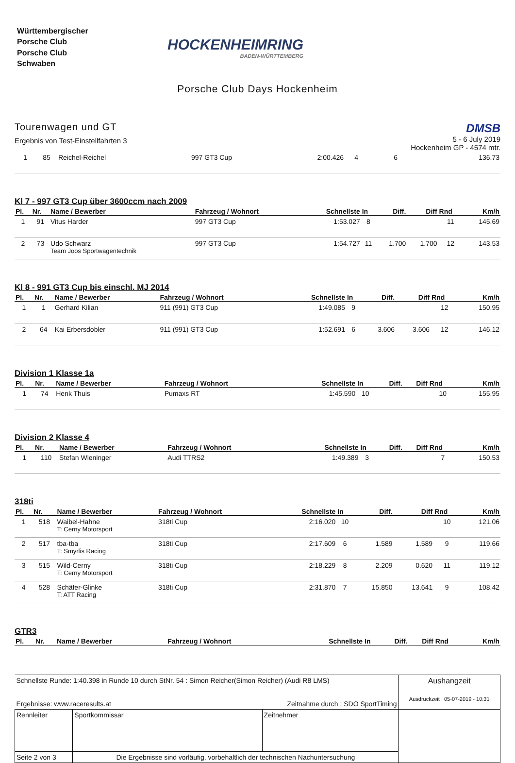Württembergischer
Porsche Club
Porsche Club
Schwaben
HOCKENHEIMRING
BADEN-WÜRTTEMBERG
Porsche Club Days Hockenheim
Tourenwagen und GT
Ergebnis von Test-Einstellfahrten 3
DMSB
5 - 6 July 2019
Hockenheim GP - 4574 mtr.
| 1 | 85 | Reichel-Reichel | 997 GT3 Cup | 2:00.426 | 4 | | | 6 | 136.73 |
Kl 7 - 997 GT3 Cup über 3600ccm nach 2009
| Pl. | Nr. | Name / Bewerber | Fahrzeug / Wohnort | Schnellste | In | Diff. | Diff | Rnd | Km/h |
| --- | --- | --- | --- | --- | --- | --- | --- | --- | --- |
| 1 | 91 | Vitus Harder | 997 GT3 Cup | 1:53.027 | 8 | | | 11 | 145.69 |
| 2 | 73 | Udo Schwarz Team Joos Sportwagentechnik | 997 GT3 Cup | 1:54.727 | 11 | 1.700 | 1.700 | 12 | 143.53 |
Kl 8 - 991 GT3 Cup bis einschl. MJ 2014
| Pl. | Nr. | Name / Bewerber | Fahrzeug / Wohnort | Schnellste | In | Diff. | Diff | Rnd | Km/h |
| --- | --- | --- | --- | --- | --- | --- | --- | --- | --- |
| 1 | 1 | Gerhard Kilian | 911 (991) GT3 Cup | 1:49.085 | 9 | | | 12 | 150.95 |
| 2 | 64 | Kai Erbersdobler | 911 (991) GT3 Cup | 1:52.691 | 6 | 3.606 | 3.606 | 12 | 146.12 |
Division 1 Klasse 1a
| Pl. | Nr. | Name / Bewerber | Fahrzeug / Wohnort | Schnellste | In | Diff. | Diff | Rnd | Km/h |
| --- | --- | --- | --- | --- | --- | --- | --- | --- | --- |
| 1 | 74 | Henk Thuis | Pumaxs RT | 1:45.590 | 10 | | | 10 | 155.95 |
Division 2 Klasse 4
| Pl. | Nr. | Name / Bewerber | Fahrzeug / Wohnort | Schnellste | In | Diff. | Diff | Rnd | Km/h |
| --- | --- | --- | --- | --- | --- | --- | --- | --- | --- |
| 1 | 110 | Stefan Wieninger | Audi TTRS2 | 1:49.389 | 3 | | | 7 | 150.53 |
318ti
| Pl. | Nr. | Name / Bewerber | Fahrzeug / Wohnort | Schnellste | In | Diff. | Diff | Rnd | Km/h |
| --- | --- | --- | --- | --- | --- | --- | --- | --- | --- |
| 1 | 518 | Waibel-Hahne T: Cerny Motorsport | 318ti Cup | 2:16.020 | 10 | | | 10 | 121.06 |
| 2 | 517 | tba-tba T: Smyrlis Racing | 318ti Cup | 2:17.609 | 6 | 1.589 | 1.589 | 9 | 119.66 |
| 3 | 515 | Wild-Cerny T: Cerny Motorsport | 318ti Cup | 2:18.229 | 8 | 2.209 | 0.620 | 11 | 119.12 |
| 4 | 528 | Schäfer-Glinke T: ATT Racing | 318ti Cup | 2:31.870 | 7 | 15.850 | 13.641 | 9 | 108.42 |
GTR3
| Pl. | Nr. | Name / Bewerber | Fahrzeug / Wohnort | Schnellste | In | Diff. | Diff | Rnd | Km/h |
| --- | --- | --- | --- | --- | --- | --- | --- | --- | --- |
| Schnellste Runde: 1:40.398 in Runde 10 durch StNr. 54 : Simon Reicher(Simon Reicher) (Audi R8 LMS) Ergebnisse: www.raceresults.at Zeitnahme durch : SDO SportTiming | | | Aushangzeit Ausdruckzeit : 05-07-2019 - 10:31 |
| Rennleiter | Sportkommissar | Zeitnehmer | |
| Seite 2 von 3 | Die Ergebnisse sind vorläufig, vorbehaltlich der technischen Nachuntersuchung | | |